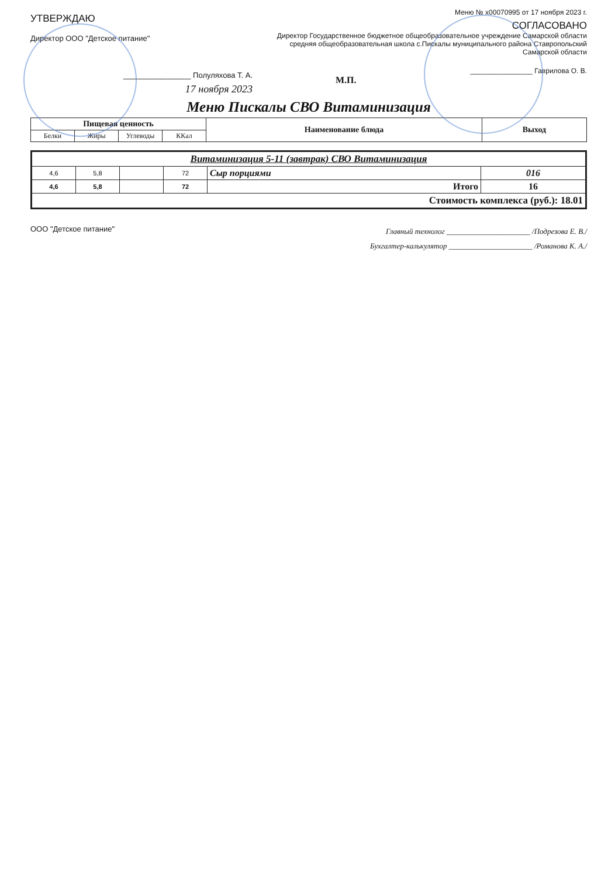УТВЕРЖДАЮ
Директор ООО "Детское питание"
________________ Полуляхова Т. А.
17 ноября 2023
Меню № х00070995 от 17 ноября 2023 г.
СОГЛАСОВАНО
Директор Государственное бюджетное общеобразовательное учреждение Самарской области средняя общеобразовательная школа с.Пискалы муниципального района Ставропольский Самарской области
________________ Гаврилова О. В.
М.П.
Меню Пискалы СВО Витаминизация
| Пищевая ценность | | | | Наименование блюда | Выход |
| --- | --- | --- | --- | --- | --- |
| Белки | Жиры | Углеводы | ККал | | |
| Витаминизация 5-11 (завтрак) СВО Витаминизация | | | | | |
| 4,6 | 5,8 | | 72 | Сыр порциями | 016 |
| 4,6 | 5,8 | | 72 | Итого | 16 |
| Стоимость комплекса (руб.): 18.01 | | | | | |
ООО "Детское питание"
Главный технолог ______________________ /Подрезова Е. В./
Бухгалтер-калькулятор ______________________ /Романова К. А./